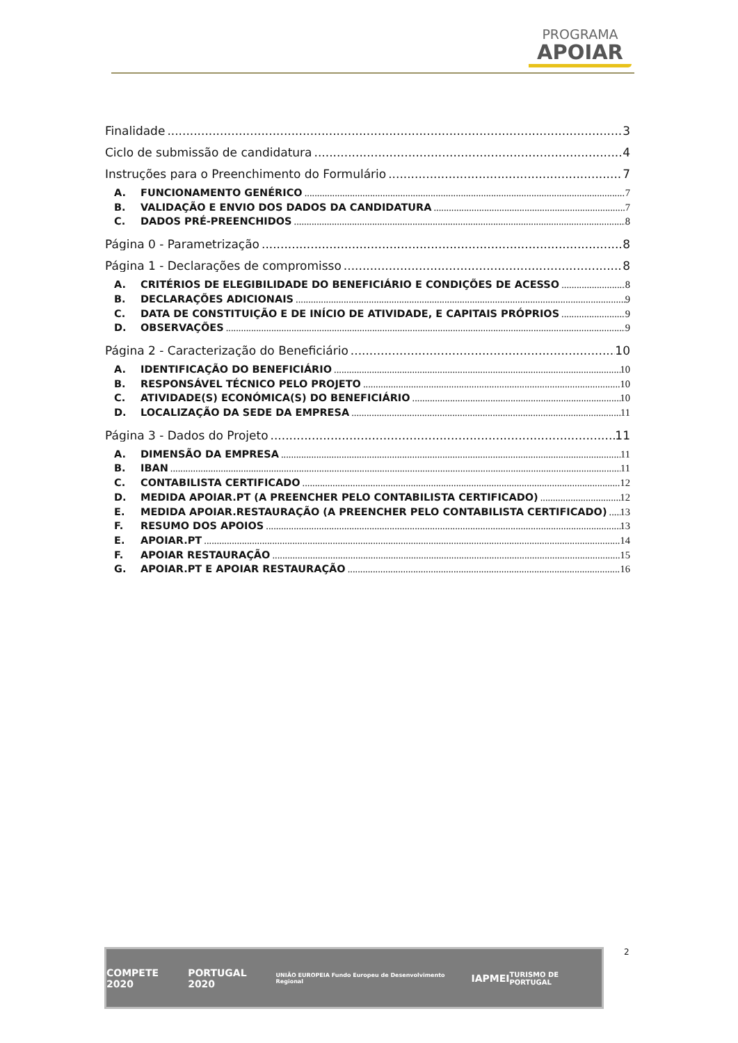PROGRAMA
APOIAR
Finalidade 3
Ciclo de submissão de candidatura 4
Instruções para o Preenchimento do Formulário 7
A. FUNCIONAMENTO GENÉRICO 7
B. VALIDAÇÃO E ENVIO DOS DADOS DA CANDIDATURA 7
C. DADOS PRÉ-PREENCHIDOS 8
Página 0 - Parametrização 8
Página 1 - Declarações de compromisso 8
A. CRITÉRIOS DE ELEGIBILIDADE DO BENEFICIÁRIO E CONDIÇÕES DE ACESSO 8
B. DECLARAÇÕES ADICIONAIS 9
C. DATA DE CONSTITUIÇÃO E DE INÍCIO DE ATIVIDADE, E CAPITAIS PRÓPRIOS 9
D. OBSERVAÇÕES 9
Página 2 - Caracterização do Beneficiário 10
A. IDENTIFICAÇÃO DO BENEFICIÁRIO 10
B. RESPONSÁVEL TÉCNICO PELO PROJETO 10
C. ATIVIDADE(S) ECONÓMICA(S) DO BENEFICIÁRIO 10
D. LOCALIZAÇÃO DA SEDE DA EMPRESA 11
Página 3 - Dados do Projeto 11
A. DIMENSÃO DA EMPRESA 11
B. IBAN 11
C. CONTABILISTA CERTIFICADO 12
D. MEDIDA APOIAR.PT (A PREENCHER PELO CONTABILISTA CERTIFICADO) 12
E. MEDIDA APOIAR.RESTAURAÇÃO (A PREENCHER PELO CONTABILISTA CERTIFICADO) 13
F. RESUMO DOS APOIOS 13
E. APOIAR.PT 14
F. APOIAR RESTAURAÇÃO 15
G. APOIAR.PT E APOIAR RESTAURAÇÃO 16
2
COMPETE 2020 PORTUGAL 2020 UNIÃO EUROPEIA Fundo Europeu de Desenvolvimento Regional IAPMEI TURISMO DE PORTUGAL